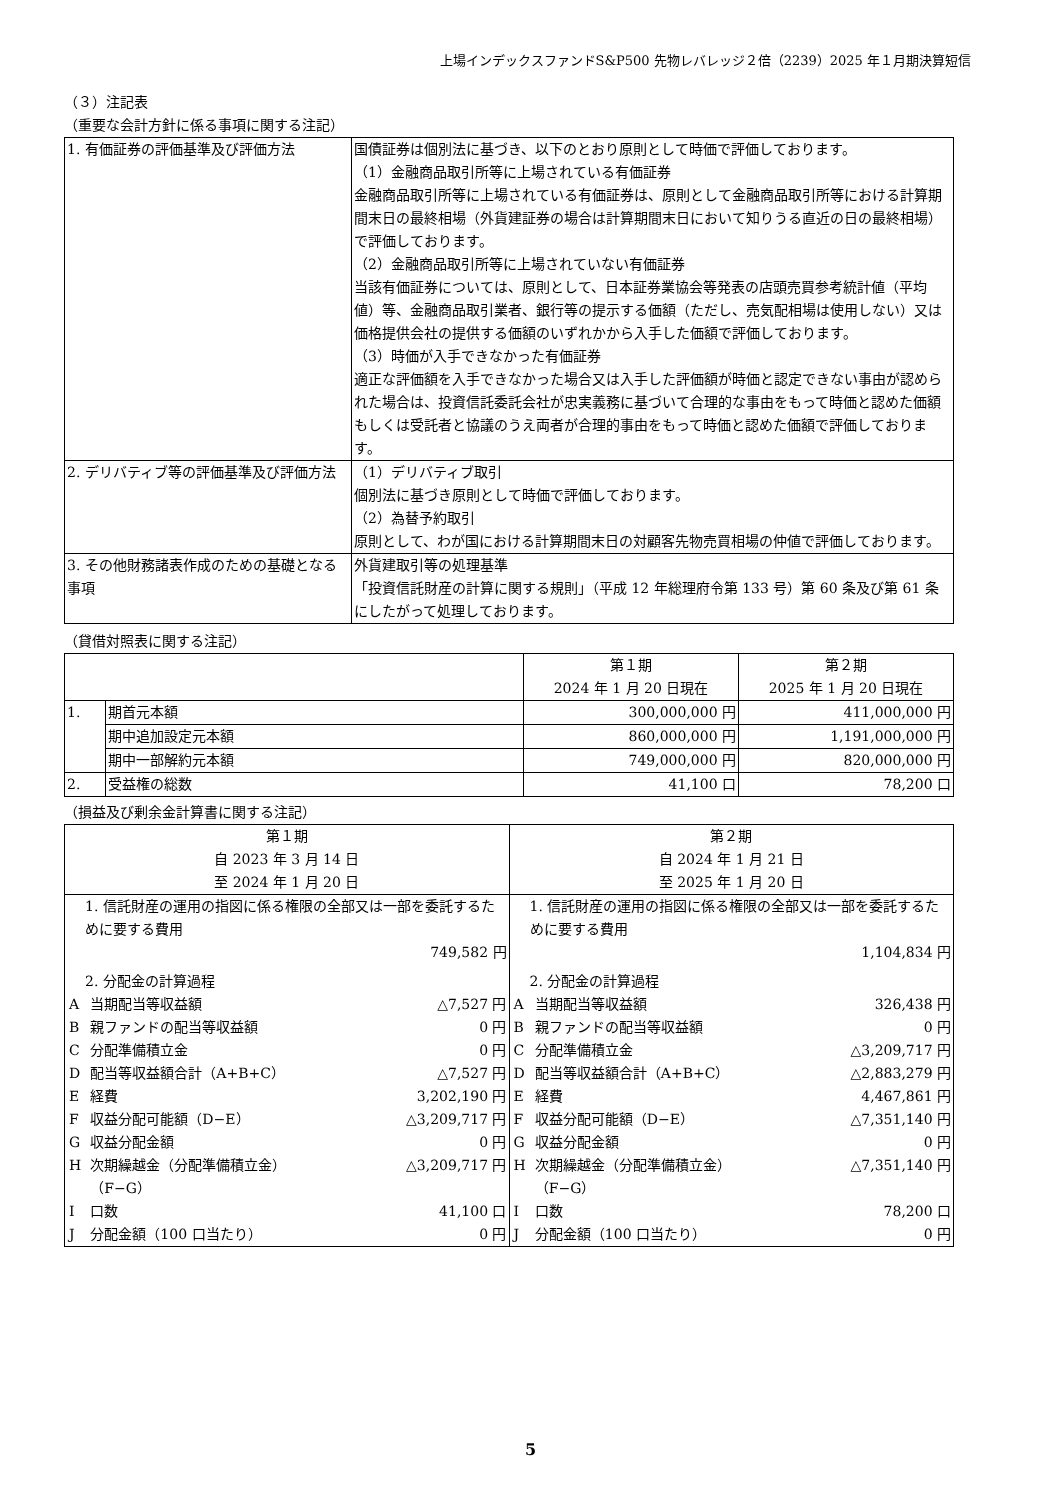上場インデックスファンドS&P500 先物レバレッジ２倍（2239）2025 年１月期決算短信
（３）注記表
（重要な会計方針に係る事項に関する注記）
| 1. 有価証券の評価基準及び評価方法 | 国債証券は個別法に基づき、以下のとおり原則として時価で評価しております。 （1）金融商品取引所等に上場されている有価証券 金融商品取引所等に上場されている有価証券は、原則として金融商品取引所等における計算期間末日の最終相場（外貨建証券の場合は計算期間末日において知りうる直近の日の最終相場）で評価しております。 （2）金融商品取引所等に上場されていない有価証券 当該有価証券については、原則として、日本証券業協会等発表の店頭売買参考統計値（平均値）等、金融商品取引業者、銀行等の提示する価額（ただし、売気配相場は使用しない）又は価格提供会社の提供する価額のいずれかから入手した価額で評価しております。 （3）時価が入手できなかった有価証券 適正な評価額を入手できなかった場合又は入手した評価額が時価と認定できない事由が認められた場合は、投資信託委託会社が忠実義務に基づいて合理的な事由をもって時価と認めた価額もしくは受託者と協議のうえ両者が合理的事由をもって時価と認めた価額で評価しております。 |
| 2. デリバティブ等の評価基準及び評価方法 | （1）デリバティブ取引 個別法に基づき原則として時価で評価しております。 （2）為替予約取引 原則として、わが国における計算期間末日の対顧客先物売買相場の仲値で評価しております。 |
| 3. その他財務諸表作成のための基礎となる事項 | 外貨建取引等の処理基準 「投資信託財産の計算に関する規則」（平成 12 年総理府令第 133 号）第 60 条及び第 61 条にしたがって処理しております。 |
（貸借対照表に関する注記）
| | | 第１期 2024 年 1 月 20 日現在 | 第２期 2025 年 1 月 20 日現在 |
| --- | --- | --- | --- |
| 1. | 期首元本額 | 300,000,000 円 | 411,000,000 円 |
| | 期中追加設定元本額 | 860,000,000 円 | 1,191,000,000 円 |
| | 期中一部解約元本額 | 749,000,000 円 | 820,000,000 円 |
| 2. | 受益権の総数 | 41,100 口 | 78,200 口 |
（損益及び剰余金計算書に関する注記）
| 第１期 自 2023 年 3 月 14 日 至 2024 年 1 月 20 日 | 第２期 自 2024 年 1 月 21 日 至 2025 年 1 月 20 日 |
| --- | --- |
| / 1. 信託財産の運用の指図に係る権限の全部又は一部を委託するために要する費用 / / / / 749,582 円 / / / / 2. 分配金の計算過程 / / / / A / 当期配当等収益額 / △7,527 円 / / B / 親ファンドの配当等収益額 / 0 円 / / C / 分配準備積立金 / 0 円 / / D / 配当等収益額合計（A+B+C） / △7,527 円 / / E / 経費 / 3,202,190 円 / / F / 収益分配可能額（D−E） / △3,209,717 円 / / G / 収益分配金額 / 0 円 / / H / 次期繰越金（分配準備積立金） （F−G） / △3,209,717 円 / / I / 口数 / 41,100 口 / / J / 分配金額（100 口当たり） / 0 円 / | / 1. 信託財産の運用の指図に係る権限の全部又は一部を委託するために要する費用 / / / / 1,104,834 円 / / / / 2. 分配金の計算過程 / / / / A / 当期配当等収益額 / 326,438 円 / / B / 親ファンドの配当等収益額 / 0 円 / / C / 分配準備積立金 / △3,209,717 円 / / D / 配当等収益額合計（A+B+C） / △2,883,279 円 / / E / 経費 / 4,467,861 円 / / F / 収益分配可能額（D−E） / △7,351,140 円 / / G / 収益分配金額 / 0 円 / / H / 次期繰越金（分配準備積立金） （F−G） / △7,351,140 円 / / I / 口数 / 78,200 口 / / J / 分配金額（100 口当たり） / 0 円 / |
5